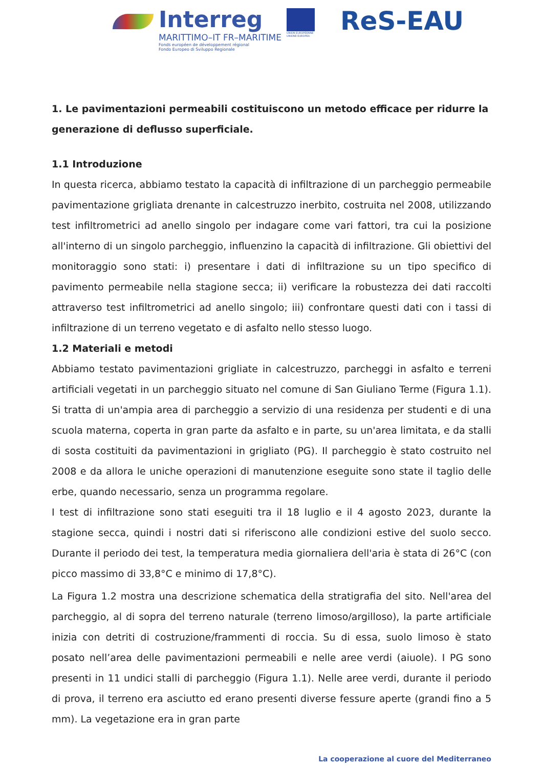Interreg
MARITTIMO–IT FR–MARITIME
Fonds européen de développement régional
Fondo Europeo di Sviluppo Regionale
UNION EUROPÉENNE
UNIONE EUROPEA
ReS-EAU
1. Le pavimentazioni permeabili costituiscono un metodo efficace per ridurre la generazione di deflusso superficiale.
1.1 Introduzione
In questa ricerca, abbiamo testato la capacità di infiltrazione di un parcheggio permeabile pavimentazione grigliata drenante in calcestruzzo inerbito, costruita nel 2008, utilizzando test infiltrometrici ad anello singolo per indagare come vari fattori, tra cui la posizione all'interno di un singolo parcheggio, influenzino la capacità di infiltrazione. Gli obiettivi del monitoraggio sono stati: i) presentare i dati di infiltrazione su un tipo specifico di pavimento permeabile nella stagione secca; ii) verificare la robustezza dei dati raccolti attraverso test infiltrometrici ad anello singolo; iii) confrontare questi dati con i tassi di infiltrazione di un terreno vegetato e di asfalto nello stesso luogo.
1.2 Materiali e metodi
Abbiamo testato pavimentazioni grigliate in calcestruzzo, parcheggi in asfalto e terreni artificiali vegetati in un parcheggio situato nel comune di San Giuliano Terme (Figura 1.1). Si tratta di un'ampia area di parcheggio a servizio di una residenza per studenti e di una scuola materna, coperta in gran parte da asfalto e in parte, su un'area limitata, e da stalli di sosta costituiti da pavimentazioni in grigliato (PG). Il parcheggio è stato costruito nel 2008 e da allora le uniche operazioni di manutenzione eseguite sono state il taglio delle erbe, quando necessario, senza un programma regolare.
I test di infiltrazione sono stati eseguiti tra il 18 luglio e il 4 agosto 2023, durante la stagione secca, quindi i nostri dati si riferiscono alle condizioni estive del suolo secco. Durante il periodo dei test, la temperatura media giornaliera dell'aria è stata di 26°C (con picco massimo di 33,8°C e minimo di 17,8°C).
La Figura 1.2 mostra una descrizione schematica della stratigrafia del sito. Nell'area del parcheggio, al di sopra del terreno naturale (terreno limoso/argilloso), la parte artificiale inizia con detriti di costruzione/frammenti di roccia. Su di essa, suolo limoso è stato posato nell’area delle pavimentazioni permeabili e nelle aree verdi (aiuole). I PG sono presenti in 11 undici stalli di parcheggio (Figura 1.1). Nelle aree verdi, durante il periodo di prova, il terreno era asciutto ed erano presenti diverse fessure aperte (grandi fino a 5 mm). La vegetazione era in gran parte
La cooperazione al cuore del Mediterraneo